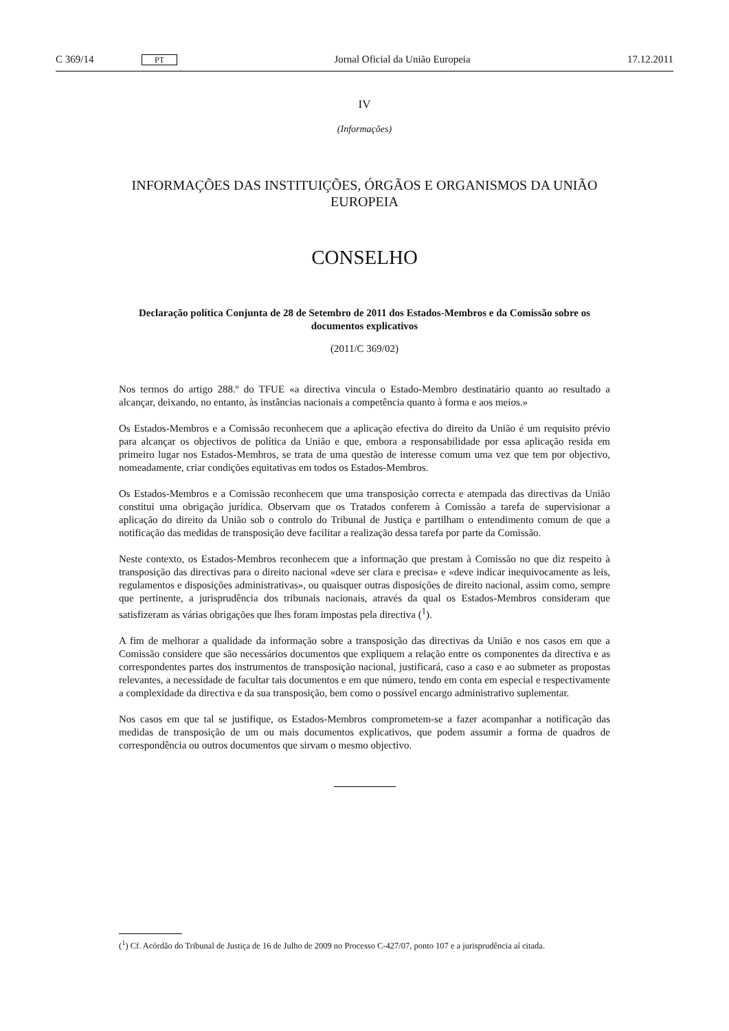C 369/14 PT Jornal Oficial da União Europeia 17.12.2011
IV
(Informações)
INFORMAÇÕES DAS INSTITUIÇÕES, ÓRGÃOS E ORGANISMOS DA UNIÃO EUROPEIA
CONSELHO
Declaração política Conjunta de 28 de Setembro de 2011 dos Estados-Membros e da Comissão sobre os documentos explicativos
(2011/C 369/02)
Nos termos do artigo 288.º do TFUE «a directiva vincula o Estado-Membro destinatário quanto ao resultado a alcançar, deixando, no entanto, às instâncias nacionais a competência quanto à forma e aos meios.»
Os Estados-Membros e a Comissão reconhecem que a aplicação efectiva do direito da União é um requisito prévio para alcançar os objectivos de política da União e que, embora a responsabilidade por essa aplicação resida em primeiro lugar nos Estados-Membros, se trata de uma questão de interesse comum uma vez que tem por objectivo, nomeadamente, criar condições equitativas em todos os Estados-Membros.
Os Estados-Membros e a Comissão reconhecem que uma transposição correcta e atempada das directivas da União constitui uma obrigação jurídica. Observam que os Tratados conferem à Comissão a tarefa de supervisionar a aplicação do direito da União sob o controlo do Tribunal de Justiça e partilham o entendimento comum de que a notificação das medidas de transposição deve facilitar a realização dessa tarefa por parte da Comissão.
Neste contexto, os Estados-Membros reconhecem que a informação que prestam à Comissão no que diz respeito à transposição das directivas para o direito nacional «deve ser clara e precisa» e «deve indicar inequivocamente as leis, regulamentos e disposições administrativas», ou quaisquer outras disposições de direito nacional, assim como, sempre que pertinente, a jurisprudência dos tribunais nacionais, através da qual os Estados-Membros consideram que satisfizeram as várias obrigações que lhes foram impostas pela directiva (<sup>1</sup>).
A fim de melhorar a qualidade da informação sobre a transposição das directivas da União e nos casos em que a Comissão considere que são necessários documentos que expliquem a relação entre os componentes da directiva e as correspondentes partes dos instrumentos de transposição nacional, justificará, caso a caso e ao submeter as propostas relevantes, a necessidade de facultar tais documentos e em que número, tendo em conta em especial e respectivamente a complexidade da directiva e da sua transposição, bem como o possível encargo administrativo suplementar.
Nos casos em que tal se justifique, os Estados-Membros comprometem-se a fazer acompanhar a notificação das medidas de transposição de um ou mais documentos explicativos, que podem assumir a forma de quadros de correspondência ou outros documentos que sirvam o mesmo objectivo.
(<sup>1</sup>) Cf. Acórdão do Tribunal de Justiça de 16 de Julho de 2009 no Processo C-427/07, ponto 107 e a jurisprudência aí citada.